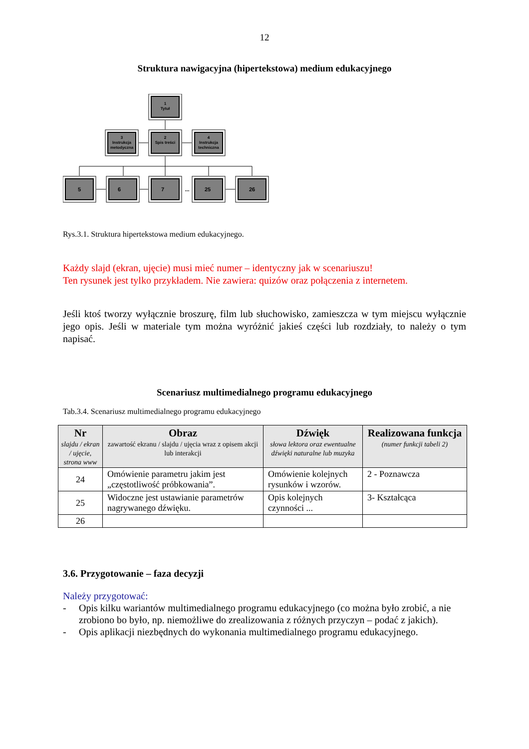12
Struktura nawigacyjna (hipertekstowa) medium edukacyjnego
1
Tytuł
3
Instrukcja
metodyczna
2
Spis treści
4
Instrukcja
techniczna
5
6
7
25
26
...
Rys.3.1. Struktura hipertekstowa medium edukacyjnego.
Każdy slajd (ekran, ujęcie) musi mieć numer – identyczny jak w scenariuszu!
Ten rysunek jest tylko przykładem. Nie zawiera: quizów oraz połączenia z internetem.
Jeśli ktoś tworzy wyłącznie broszurę, film lub słuchowisko, zamieszcza w tym miejscu wyłącznie jego opis. Jeśli w materiale tym można wyróżnić jakieś części lub rozdziały, to należy o tym napisać.
Scenariusz multimedialnego programu edukacyjnego
Tab.3.4. Scenariusz multimedialnego programu edukacyjnego
| Nr slajdu / ekran / ujęcie, strona www | Obraz zawartość ekranu / slajdu / ujęcia wraz z opisem akcji lub interakcji | Dźwięk słowa lektora oraz ewentualne dźwięki naturalne lub muzyka | Realizowana funkcja (numer funkcji tabeli 2) |
| --- | --- | --- | --- |
| 24 | Omówienie parametru jakim jest „częstotliwość próbkowania”. | Omówienie kolejnych rysunków i wzorów. | 2 - Poznawcza |
| 25 | Widoczne jest ustawianie parametrów nagrywanego dźwięku. | Opis kolejnych czynności ... | 3- Kształcąca |
| 26 | | | |
3.6. Przygotowanie – faza decyzji
Należy przygotować:
- Opis kilku wariantów multimedialnego programu edukacyjnego (co można było zrobić, a nie zrobiono bo było, np. niemożliwe do zrealizowania z różnych przyczyn – podać z jakich).
- Opis aplikacji niezbędnych do wykonania multimedialnego programu edukacyjnego.